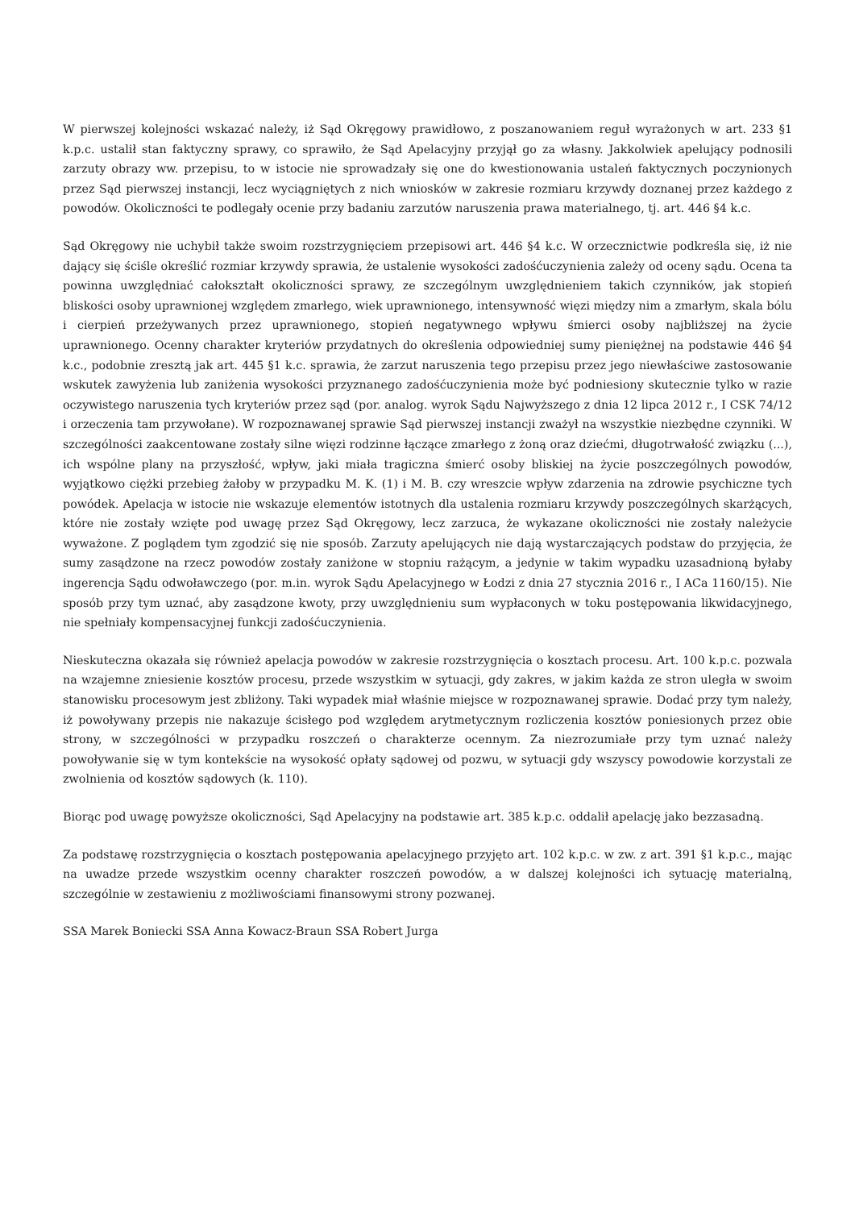W pierwszej kolejności wskazać należy, iż Sąd Okręgowy prawidłowo, z poszanowaniem reguł wyrażonych w art. 233 §1 k.p.c. ustalił stan faktyczny sprawy, co sprawiło, że Sąd Apelacyjny przyjął go za własny. Jakkolwiek apelujący podnosili zarzuty obrazy ww. przepisu, to w istocie nie sprowadzały się one do kwestionowania ustaleń faktycznych poczynionych przez Sąd pierwszej instancji, lecz wyciągniętych z nich wniosków w zakresie rozmiaru krzywdy doznanej przez każdego z powodów. Okoliczności te podlegały ocenie przy badaniu zarzutów naruszenia prawa materialnego, tj. art. 446 §4 k.c.
Sąd Okręgowy nie uchybił także swoim rozstrzygnięciem przepisowi art. 446 §4 k.c. W orzecznictwie podkreśla się, iż nie dający się ściśle określić rozmiar krzywdy sprawia, że ustalenie wysokości zadośćuczynienia zależy od oceny sądu. Ocena ta powinna uwzględniać całokształt okoliczności sprawy, ze szczególnym uwzględnieniem takich czynników, jak stopień bliskości osoby uprawnionej względem zmarłego, wiek uprawnionego, intensywność więzi między nim a zmarłym, skala bólu i cierpień przeżywanych przez uprawnionego, stopień negatywnego wpływu śmierci osoby najbliższej na życie uprawnionego. Ocenny charakter kryteriów przydatnych do określenia odpowiedniej sumy pieniężnej na podstawie 446 §4 k.c., podobnie zresztą jak art. 445 §1 k.c. sprawia, że zarzut naruszenia tego przepisu przez jego niewłaściwe zastosowanie wskutek zawyżenia lub zaniżenia wysokości przyznanego zadośćuczynienia może być podniesiony skutecznie tylko w razie oczywistego naruszenia tych kryteriów przez sąd (por. analog. wyrok Sądu Najwyższego z dnia 12 lipca 2012 r., I CSK 74/12 i orzeczenia tam przywołane). W rozpoznawanej sprawie Sąd pierwszej instancji zważył na wszystkie niezbędne czynniki. W szczególności zaakcentowane zostały silne więzi rodzinne łączące zmarłego z żoną oraz dziećmi, długotrwałość związku (...), ich wspólne plany na przyszłość, wpływ, jaki miała tragiczna śmierć osoby bliskiej na życie poszczególnych powodów, wyjątkowo ciężki przebieg żałoby w przypadku M. K. (1) i M. B. czy wreszcie wpływ zdarzenia na zdrowie psychiczne tych powódek. Apelacja w istocie nie wskazuje elementów istotnych dla ustalenia rozmiaru krzywdy poszczególnych skarżących, które nie zostały wzięte pod uwagę przez Sąd Okręgowy, lecz zarzuca, że wykazane okoliczności nie zostały należycie wyważone. Z poglądem tym zgodzić się nie sposób. Zarzuty apelujących nie dają wystarczających podstaw do przyjęcia, że sumy zasądzone na rzecz powodów zostały zaniżone w stopniu rażącym, a jedynie w takim wypadku uzasadnioną byłaby ingerencja Sądu odwoławczego (por. m.in. wyrok Sądu Apelacyjnego w Łodzi z dnia 27 stycznia 2016 r., I ACa 1160/15). Nie sposób przy tym uznać, aby zasądzone kwoty, przy uwzględnieniu sum wypłaconych w toku postępowania likwidacyjnego, nie spełniały kompensacyjnej funkcji zadośćuczynienia.
Nieskuteczna okazała się również apelacja powodów w zakresie rozstrzygnięcia o kosztach procesu. Art. 100 k.p.c. pozwala na wzajemne zniesienie kosztów procesu, przede wszystkim w sytuacji, gdy zakres, w jakim każda ze stron uległa w swoim stanowisku procesowym jest zbliżony. Taki wypadek miał właśnie miejsce w rozpoznawanej sprawie. Dodać przy tym należy, iż powoływany przepis nie nakazuje ścisłego pod względem arytmetycznym rozliczenia kosztów poniesionych przez obie strony, w szczególności w przypadku roszczeń o charakterze ocennym. Za niezrozumiałe przy tym uznać należy powoływanie się w tym kontekście na wysokość opłaty sądowej od pozwu, w sytuacji gdy wszyscy powodowie korzystali ze zwolnienia od kosztów sądowych (k. 110).
Biorąc pod uwagę powyższe okoliczności, Sąd Apelacyjny na podstawie art. 385 k.p.c. oddalił apelację jako bezzasadną.
Za podstawę rozstrzygnięcia o kosztach postępowania apelacyjnego przyjęto art. 102 k.p.c. w zw. z art. 391 §1 k.p.c., mając na uwadze przede wszystkim ocenny charakter roszczeń powodów, a w dalszej kolejności ich sytuację materialną, szczególnie w zestawieniu z możliwościami finansowymi strony pozwanej.
SSA Marek Boniecki SSA Anna Kowacz-Braun SSA Robert Jurga